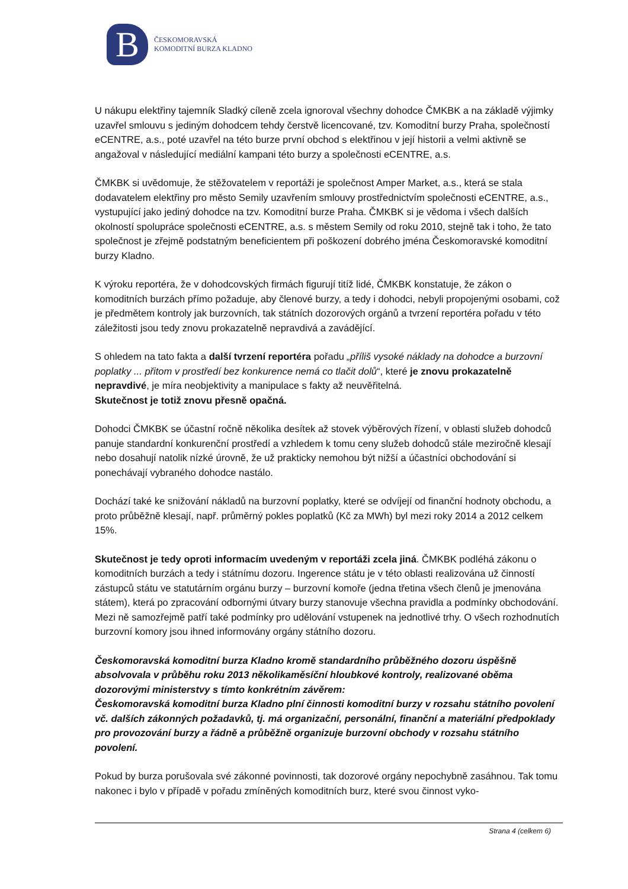B
ČESKOMORAVSKÁ
KOMODITNÍ BURZA KLADNO
U nákupu elektřiny tajemník Sladký cíleně zcela ignoroval všechny dohodce ČMKBK a na základě výjimky uzavřel smlouvu s jediným dohodcem tehdy čerstvě licencované, tzv. Komoditní burzy Praha, společností eCENTRE, a.s., poté uzavřel na této burze první obchod s elektřinou v její historii a velmi aktivně se angažoval v následující mediální kampani této burzy a společnosti eCENTRE, a.s.
ČMKBK si uvědomuje, že stěžovatelem v reportáži je společnost Amper Market, a.s., která se stala dodavatelem elektřiny pro město Semily uzavřením smlouvy prostřednictvím společnosti eCENTRE, a.s., vystupující jako jediný dohodce na tzv. Komoditní burze Praha. ČMKBK si je vědoma i všech dalších okolností spolupráce společnosti eCENTRE, a.s. s městem Semily od roku 2010, stejně tak i toho, že tato společnost je zřejmě podstatným beneficientem při poškození dobrého jména Českomoravské komoditní burzy Kladno.
K výroku reportéra, že v dohodcovských firmách figurují titíž lidé, ČMKBK konstatuje, že zákon o komoditních burzách přímo požaduje, aby členové burzy, a tedy i dohodci, nebyli propojenými osobami, což je předmětem kontroly jak burzovních, tak státních dozorových orgánů a tvrzení reportéra pořadu v této záležitosti jsou tedy znovu prokazatelně nepravdivá a zavádějící.
S ohledem na tato fakta a další tvrzení reportéra pořadu „příliš vysoké náklady na dohodce a burzovní poplatky ... přitom v prostředí bez konkurence nemá co tlačit dolů“, které je znovu prokazatelně nepravdivé, je míra neobjektivity a manipulace s fakty až neuvěřitelná.
Skutečnost je totiž znovu přesně opačná.
Dohodci ČMKBK se účastní ročně několika desítek až stovek výběrových řízení, v oblasti služeb dohodců panuje standardní konkurenční prostředí a vzhledem k tomu ceny služeb dohodců stále meziročně klesají nebo dosahují natolik nízké úrovně, že už prakticky nemohou být nižší a účastníci obchodování si ponechávají vybraného dohodce nastálo.
Dochází také ke snižování nákladů na burzovní poplatky, které se odvíjejí od finanční hodnoty obchodu, a proto průběžně klesají, např. průměrný pokles poplatků (Kč za MWh) byl mezi roky 2014 a 2012 celkem 15%.
Skutečnost je tedy oproti informacím uvedeným v reportáži zcela jiná. ČMKBK podléhá zákonu o komoditních burzách a tedy i státnímu dozoru. Ingerence státu je v této oblasti realizována už činností zástupců státu ve statutárním orgánu burzy – burzovní komoře (jedna třetina všech členů je jmenována státem), která po zpracování odbornými útvary burzy stanovuje všechna pravidla a podmínky obchodování. Mezi ně samozřejmě patří také podmínky pro udělování vstupenek na jednotlivé trhy. O všech rozhodnutích burzovní komory jsou ihned informovány orgány státního dozoru.
Českomoravská komoditní burza Kladno kromě standardního průběžného dozoru úspěšně absolvovala v průběhu roku 2013 několikaměsíční hloubkové kontroly, realizované oběma dozorovými ministerstvy s tímto konkrétním závěrem:
Českomoravská komoditní burza Kladno plní činnosti komoditní burzy v rozsahu státního povolení vč. dalších zákonných požadavků, tj. má organizační, personální, finanční a materiální předpoklady pro provozování burzy a řádně a průběžně organizuje burzovní obchody v rozsahu státního povolení.
Pokud by burza porušovala své zákonné povinnosti, tak dozorové orgány nepochybně zasáhnou. Tak tomu nakonec i bylo v případě v pořadu zmíněných komoditních burz, které svou činnost vyko-
Strana 4 (celkem 6)